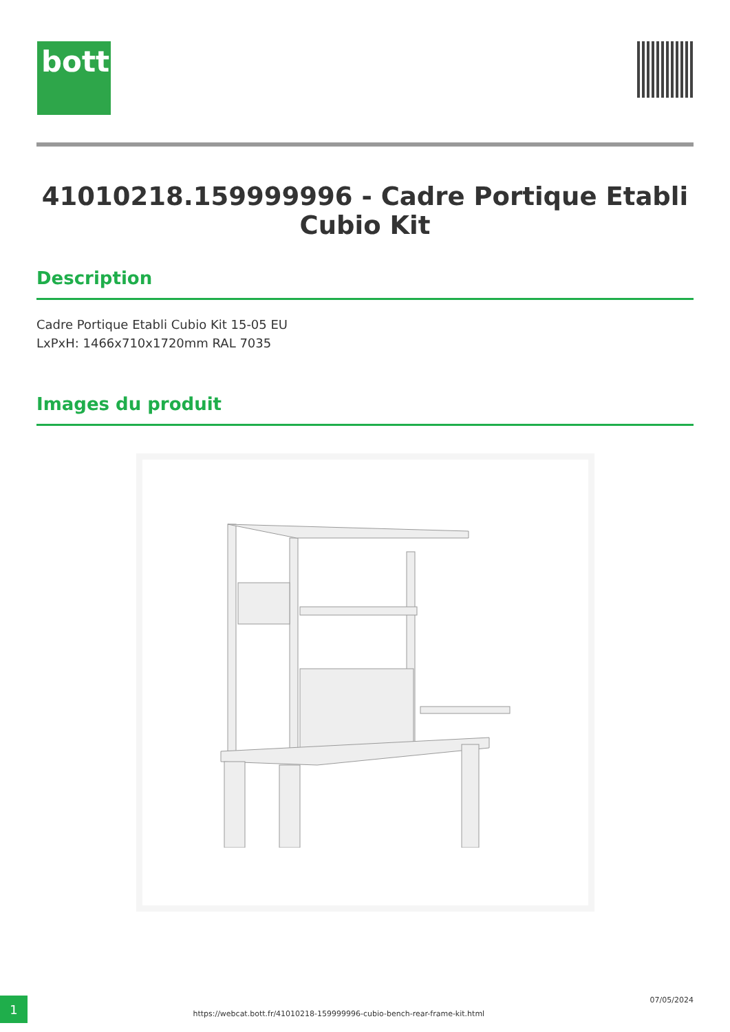bott
41010218.159999996 - Cadre Portique Etabli Cubio Kit
Description
Cadre Portique Etabli Cubio Kit 15-05 EU
LxPxH: 1466x710x1720mm RAL 7035
Images du produit
1
https://webcat.bott.fr/41010218-159999996-cubio-bench-rear-frame-kit.html
07/05/2024